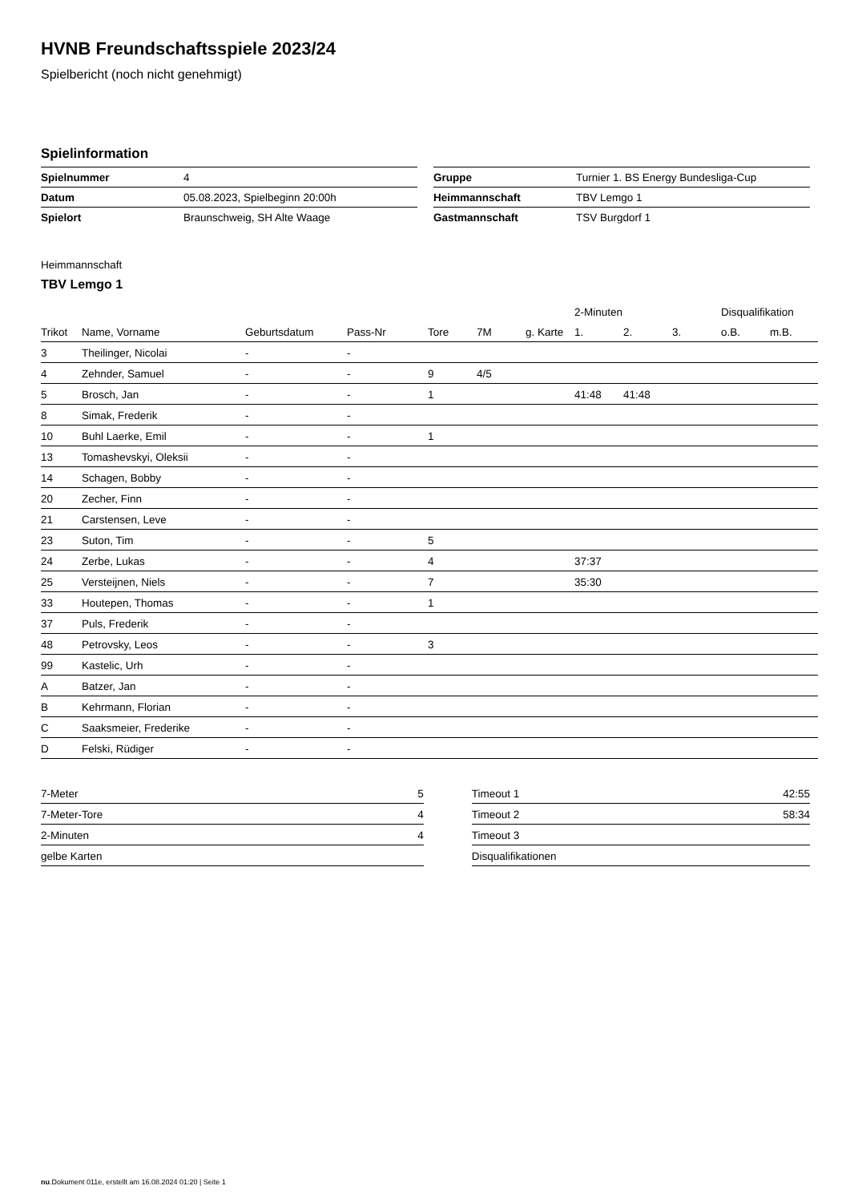HVNB Freundschaftsspiele 2023/24
Spielbericht (noch nicht genehmigt)
Spielinformation
| Spielnummer | 4 |
| Datum | 05.08.2023, Spielbeginn 20:00h |
| Spielort | Braunschweig, SH Alte Waage |
| Gruppe | Turnier 1. BS Energy Bundesliga-Cup |
| Heimmannschaft | TBV Lemgo 1 |
| Gastmannschaft | TSV Burgdorf 1 |
Heimmannschaft
TBV Lemgo 1
| | | | | | | | 2-Minuten | | | Disqualifikation | |
| --- | --- | --- | --- | --- | --- | --- | --- | --- | --- | --- | --- |
| Trikot | Name, Vorname | Geburtsdatum | Pass-Nr | Tore | 7M | g. Karte | 1. | 2. | 3. | o.B. | m.B. |
| 3 | Theilinger, Nicolai | - | - | | | | | | | | |
| 4 | Zehnder, Samuel | - | - | 9 | 4/5 | | | | | | |
| 5 | Brosch, Jan | - | - | 1 | | | 41:48 | 41:48 | | | |
| 8 | Simak, Frederik | - | - | | | | | | | | |
| 10 | Buhl Laerke, Emil | - | - | 1 | | | | | | | |
| 13 | Tomashevskyi, Oleksii | - | - | | | | | | | | |
| 14 | Schagen, Bobby | - | - | | | | | | | | |
| 20 | Zecher, Finn | - | - | | | | | | | | |
| 21 | Carstensen, Leve | - | - | | | | | | | | |
| 23 | Suton, Tim | - | - | 5 | | | | | | | |
| 24 | Zerbe, Lukas | - | - | 4 | | | 37:37 | | | | |
| 25 | Versteijnen, Niels | - | - | 7 | | | 35:30 | | | | |
| 33 | Houtepen, Thomas | - | - | 1 | | | | | | | |
| 37 | Puls, Frederik | - | - | | | | | | | | |
| 48 | Petrovsky, Leos | - | - | 3 | | | | | | | |
| 99 | Kastelic, Urh | - | - | | | | | | | | |
| A | Batzer, Jan | - | - | | | | | | | | |
| B | Kehrmann, Florian | - | - | | | | | | | | |
| C | Saaksmeier, Frederike | - | - | | | | | | | | |
| D | Felski, Rüdiger | - | - | | | | | | | | |
| 7-Meter | 5 |
| 7-Meter-Tore | 4 |
| 2-Minuten | 4 |
| gelbe Karten | |
| Timeout 1 | 42:55 |
| Timeout 2 | 58:34 |
| Timeout 3 | |
| Disqualifikationen | |
nu.Dokument 011e, erstellt am 16.08.2024 01:20 | Seite 1